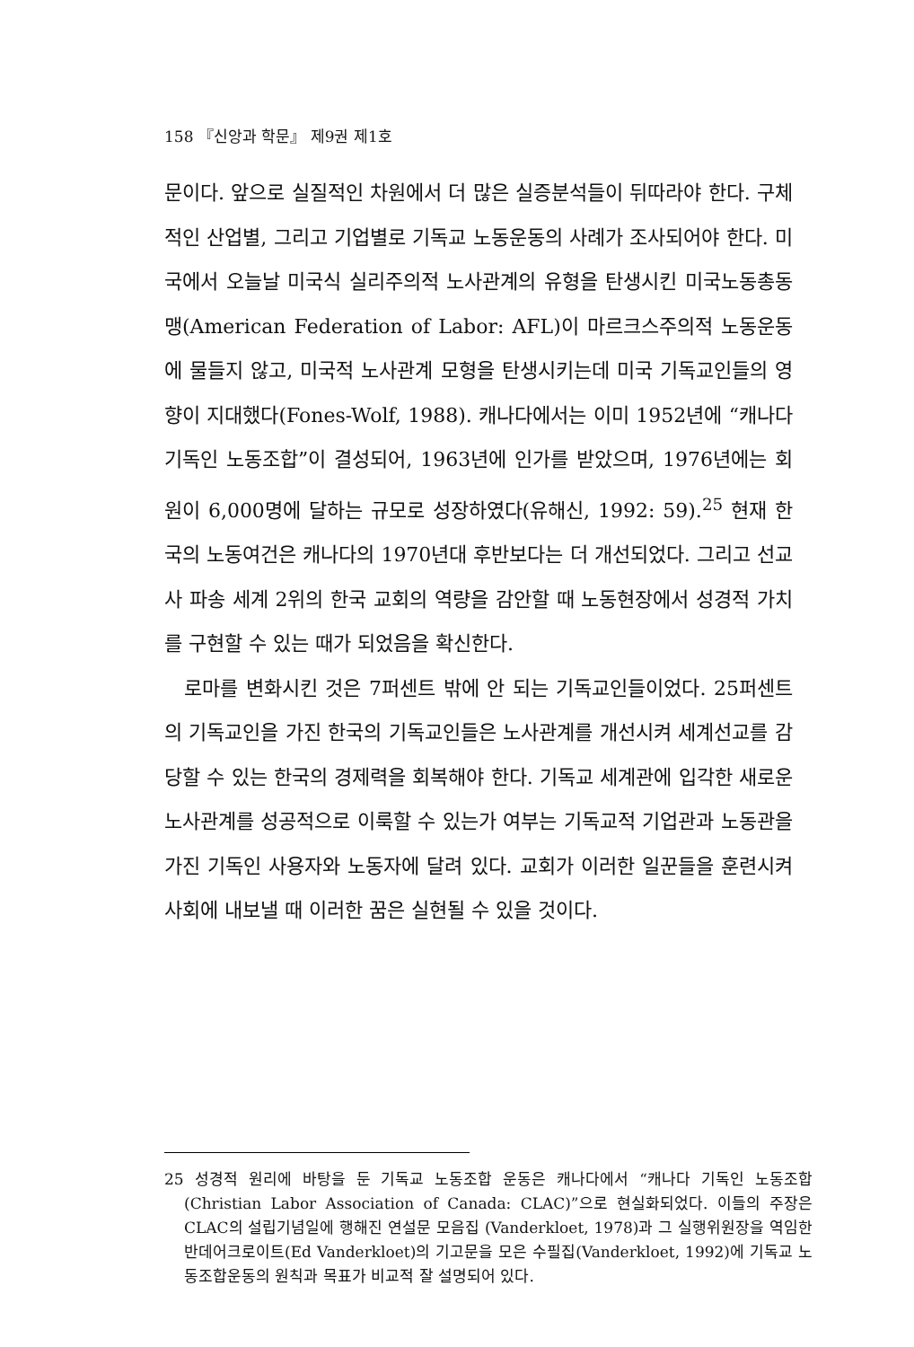158 『신앙과 학문』 제9권 제1호
문이다. 앞으로 실질적인 차원에서 더 많은 실증분석들이 뒤따라야 한다. 구체적인 산업별, 그리고 기업별로 기독교 노동운동의 사례가 조사되어야 한다. 미국에서 오늘날 미국식 실리주의적 노사관계의 유형을 탄생시킨 미국노동총동맹(American Federation of Labor: AFL)이 마르크스주의적 노동운동에 물들지 않고, 미국적 노사관계 모형을 탄생시키는데 미국 기독교인들의 영향이 지대했다(Fones-Wolf, 1988). 캐나다에서는 이미 1952년에 “캐나다 기독인 노동조합”이 결성되어, 1963년에 인가를 받았으며, 1976년에는 회원이 6,000명에 달하는 규모로 성장하였다(유해신, 1992: 59).<sup>25</sup> 현재 한국의 노동여건은 캐나다의 1970년대 후반보다는 더 개선되었다. 그리고 선교사 파송 세계 2위의 한국 교회의 역량을 감안할 때 노동현장에서 성경적 가치를 구현할 수 있는 때가 되었음을 확신한다.
로마를 변화시킨 것은 7퍼센트 밖에 안 되는 기독교인들이었다. 25퍼센트의 기독교인을 가진 한국의 기독교인들은 노사관계를 개선시켜 세계선교를 감당할 수 있는 한국의 경제력을 회복해야 한다. 기독교 세계관에 입각한 새로운 노사관계를 성공적으로 이룩할 수 있는가 여부는 기독교적 기업관과 노동관을 가진 기독인 사용자와 노동자에 달려 있다. 교회가 이러한 일꾼들을 훈련시켜 사회에 내보낼 때 이러한 꿈은 실현될 수 있을 것이다.
25 성경적 원리에 바탕을 둔 기독교 노동조합 운동은 캐나다에서 “캐나다 기독인 노동조합(Christian Labor Association of Canada: CLAC)”으로 현실화되었다. 이들의 주장은 CLAC의 설립기념일에 행해진 연설문 모음집 (Vanderkloet, 1978)과 그 실행위원장을 역임한 반데어크로이트(Ed Vanderkloet)의 기고문을 모은 수필집(Vanderkloet, 1992)에 기독교 노동조합운동의 원칙과 목표가 비교적 잘 설명되어 있다.